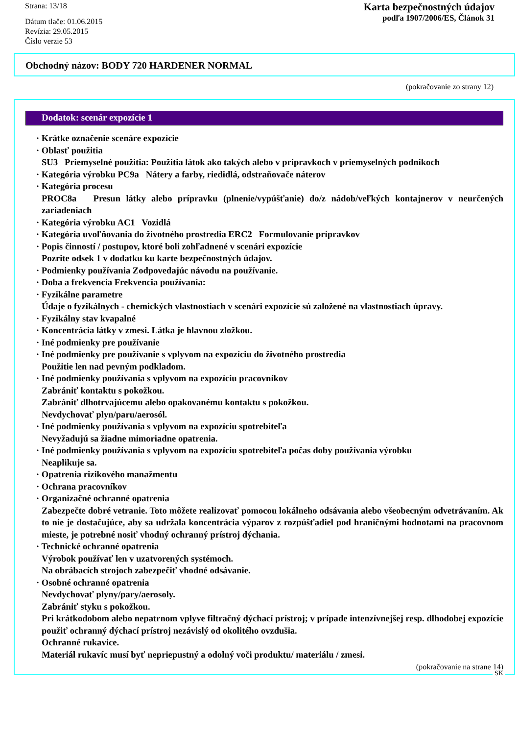Strana: 13/18
Dátum tlače: 01.06.2015
Revízia: 29.05.2015
Číslo verzie 53
Karta bezpečnostných údajov
podľa 1907/2006/ES, Článok 31
Obchodný názov: BODY 720 HARDENER NORMAL
(pokračovanie zo strany 12)
Dodatok: scenár expozície 1
· Krátke označenie scenáre expozície
· Oblasť použitia
SU3 Priemyselné použitia: Použitia látok ako takých alebo v prípravkoch v priemyselných podnikoch
· Kategória výrobku PC9a Nátery a farby, riedidlá, odstraňovače náterov
· Kategória procesu
PROC8a Presun látky alebo prípravku (plnenie/vypúšťanie) do/z nádob/veľkých kontajnerov v neurčených zariadeniach
· Kategória výrobku AC1 Vozidlá
· Kategória uvoľňovania do životného prostredia ERC2 Formulovanie prípravkov
· Popis činností / postupov, ktoré boli zohľadnené v scenári expozície
Pozrite odsek 1 v dodatku ku karte bezpečnostných údajov.
· Podmienky používania Zodpovedajúc návodu na používanie.
· Doba a frekvencia Frekvencia používania:
· Fyzikálne parametre
Údaje o fyzikálnych - chemických vlastnostiach v scenári expozície sú založené na vlastnostiach úpravy.
· Fyzikálny stav kvapalné
· Koncentrácia látky v zmesi. Látka je hlavnou zložkou.
· Iné podmienky pre používanie
· Iné podmienky pre používanie s vplyvom na expozíciu do životného prostredia
Použitie len nad pevným podkladom.
· Iné podmienky používania s vplyvom na expozíciu pracovníkov
Zabrániť kontaktu s pokožkou.
Zabrániť dlhotrvajúcemu alebo opakovanému kontaktu s pokožkou.
Nevdychovať plyn/paru/aerosól.
· Iné podmienky používania s vplyvom na expozíciu spotrebiteľa
Nevyžadujú sa žiadne mimoriadne opatrenia.
· Iné podmienky používania s vplyvom na expozíciu spotrebiteľa počas doby používania výrobku
Neaplikuje sa.
· Opatrenia rizikového manažmentu
· Ochrana pracovníkov
· Organizačné ochranné opatrenia
Zabezpečte dobré vetranie. Toto môžete realizovať pomocou lokálneho odsávania alebo všeobecným odvetrávaním. Ak to nie je dostačujúce, aby sa udržala koncentrácia výparov z rozpúšťadiel pod hraničnými hodnotami na pracovnom mieste, je potrebné nosiť vhodný ochranný prístroj dýchania.
· Technické ochranné opatrenia
Výrobok používať len v uzatvorených systémoch.
Na obrábacích strojoch zabezpečiť vhodné odsávanie.
· Osobné ochranné opatrenia
Nevdychovať plyny/pary/aerosoly.
Zabrániť styku s pokožkou.
Pri krátkodobom alebo nepatrnom vplyve filtračný dýchací prístroj; v prípade intenzívnejšej resp. dlhodobej expozície použiť ochranný dýchací prístroj nezávislý od okolitého ovzdušia.
Ochranné rukavice.
Materiál rukavíc musí byť nepriepustný a odolný voči produktu/ materiálu / zmesi.
(pokračovanie na strane 14)
SK